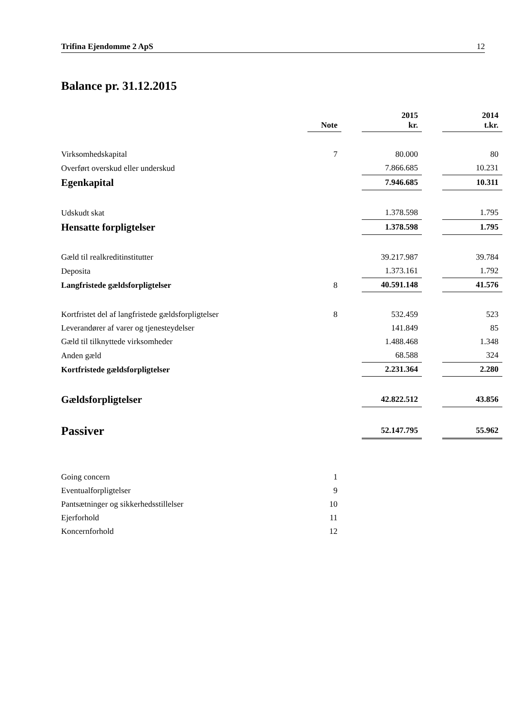Trifina Ejendomme 2 ApS 12
Balance pr. 31.12.2015
| | Note | | 2015 kr. | | 2014 t.kr. |
| --- | --- | --- | --- | --- | --- |
| Virksomhedskapital | 7 | | 80.000 | | 80 |
| Overført overskud eller underskud | | | 7.866.685 | | 10.231 |
| Egenkapital | | | 7.946.685 | | 10.311 |
| Udskudt skat | | | 1.378.598 | | 1.795 |
| Hensatte forpligtelser | | | 1.378.598 | | 1.795 |
| Gæld til realkreditinstitutter | | | 39.217.987 | | 39.784 |
| Deposita | | | 1.373.161 | | 1.792 |
| Langfristede gældsforpligtelser | 8 | | 40.591.148 | | 41.576 |
| Kortfristet del af langfristede gældsforpligtelser | 8 | | 532.459 | | 523 |
| Leverandører af varer og tjenesteydelser | | | 141.849 | | 85 |
| Gæld til tilknyttede virksomheder | | | 1.488.468 | | 1.348 |
| Anden gæld | | | 68.588 | | 324 |
| Kortfristede gældsforpligtelser | | | 2.231.364 | | 2.280 |
| Gældsforpligtelser | | | 42.822.512 | | 43.856 |
| Passiver | | | 52.147.795 | | 55.962 |
| Going concern | 1 | | | | |
| Eventualforpligtelser | 9 | | | | |
| Pantsætninger og sikkerhedsstillelser | 10 | | | | |
| Ejerforhold | 11 | | | | |
| Koncernforhold | 12 | | | | |